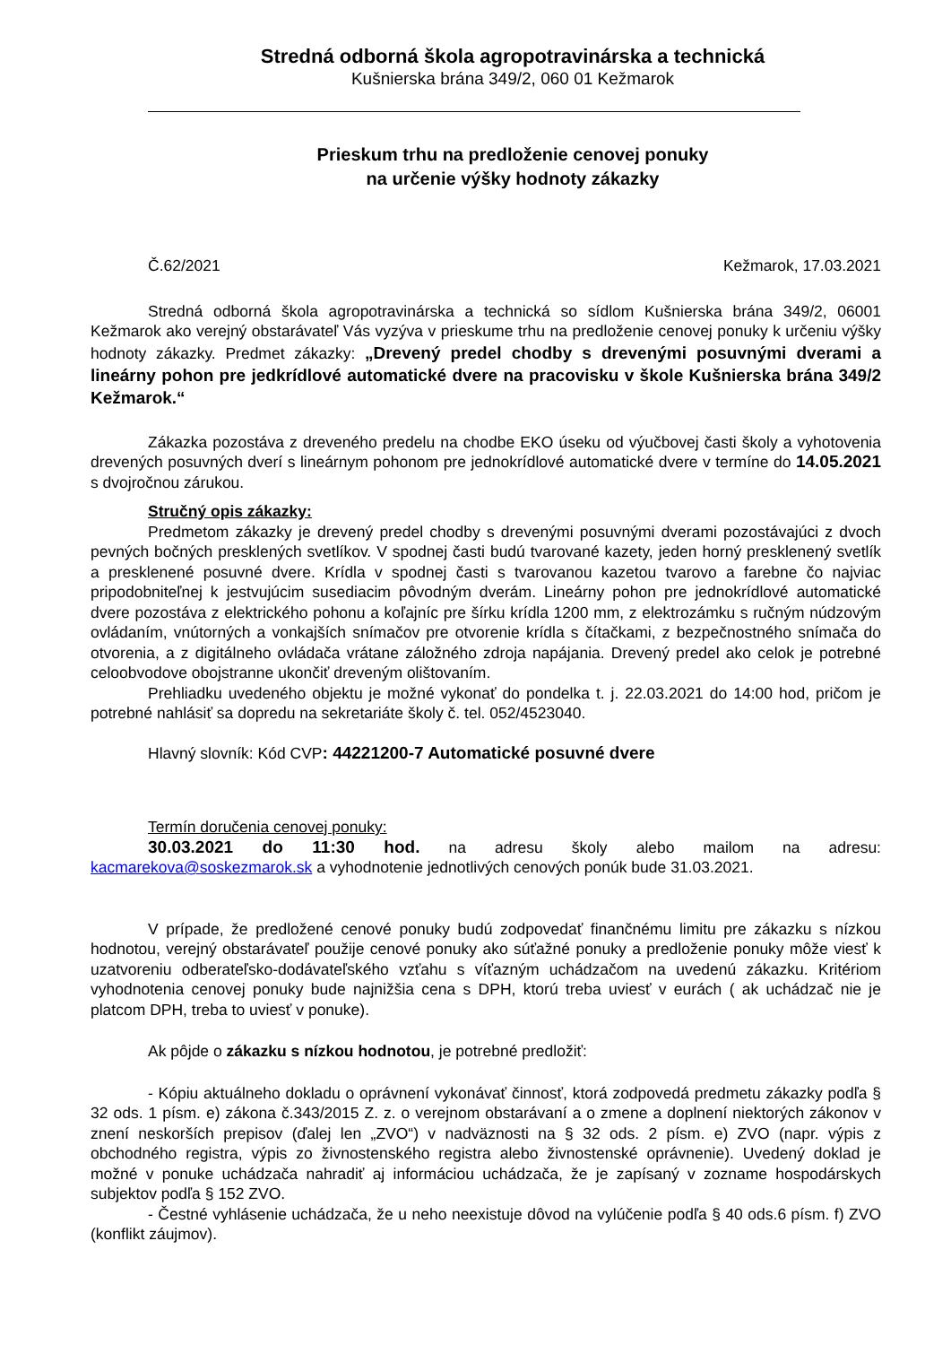Stredná odborná škola agropotravinárska a technická
Kušnierska brána 349/2, 060 01 Kežmarok
Prieskum trhu na predloženie cenovej ponuky
na určenie výšky hodnoty zákazky
Č.62/2021 Kežmarok, 17.03.2021
Stredná odborná škola agropotravinárska a technická so sídlom Kušnierska brána 349/2, 06001 Kežmarok ako verejný obstarávateľ Vás vyzýva v prieskume trhu na predloženie cenovej ponuky k určeniu výšky hodnoty zákazky. Predmet zákazky: „Drevený predel chodby s drevenými posuvnými dverami a lineárny pohon pre jedkrídlové automatické dvere na pracovisku v škole Kušnierska brána 349/2 Kežmarok.“
Zákazka pozostáva z dreveného predelu na chodbe EKO úseku od výučbovej časti školy a vyhotovenia drevených posuvných dverí s lineárnym pohonom pre jednokrídlové automatické dvere v termíne do 14.05.2021 s dvojročnou zárukou.
Stručný opis zákazky:
Predmetom zákazky je drevený predel chodby s drevenými posuvnými dverami pozostávajúci z dvoch pevných bočných presklených svetlíkov. V spodnej časti budú tvarované kazety, jeden horný presklenený svetlík a presklenené posuvné dvere. Krídla v spodnej časti s tvarovanou kazetou tvarovo a farebne čo najviac pripodobniteľnej k jestvujúcim susediacim pôvodným dverám. Lineárny pohon pre jednokrídlové automatické dvere pozostáva z elektrického pohonu a koľajníc pre šírku krídla 1200 mm, z elektrozámku s ručným núdzovým ovládaním, vnútorných a vonkajších snímačov pre otvorenie krídla s čítačkami, z bezpečnostného snímača do otvorenia, a z digitálneho ovládača vrátane záložného zdroja napájania. Drevený predel ako celok je potrebné celoobvodove obojstranne ukončiť dreveným olištovaním.
Prehliadku uvedeného objektu je možné vykonať do pondelka t. j. 22.03.2021 do 14:00 hod, pričom je potrebné nahlásiť sa dopredu na sekretariáte školy č. tel. 052/4523040.
Hlavný slovník: Kód CVP: 44221200-7 Automatické posuvné dvere
Termín doručenia cenovej ponuky:
30.03.2021 do 11:30 hod. na adresu školy alebo mailom na adresu:
kacmarekova@soskezmarok.sk a vyhodnotenie jednotlivých cenových ponúk bude 31.03.2021.
V prípade, že predložené cenové ponuky budú zodpovedať finančnému limitu pre zákazku s nízkou hodnotou, verejný obstarávateľ použije cenové ponuky ako súťažné ponuky a predloženie ponuky môže viesť k uzatvoreniu odberateľsko-dodávateľského vzťahu s víťazným uchádzačom na uvedenú zákazku. Kritériom vyhodnotenia cenovej ponuky bude najnižšia cena s DPH, ktorú treba uviesť v eurách ( ak uchádzač nie je platcom DPH, treba to uviesť v ponuke).
Ak pôjde o zákazku s nízkou hodnotou, je potrebné predložiť:
- Kópiu aktuálneho dokladu o oprávnení vykonávať činnosť, ktorá zodpovedá predmetu zákazky podľa § 32 ods. 1 písm. e) zákona č.343/2015 Z. z. o verejnom obstarávaní a o zmene a doplnení niektorých zákonov v znení neskorších prepisov (ďalej len „ZVO“) v nadväznosti na § 32 ods. 2 písm. e) ZVO (napr. výpis z obchodného registra, výpis zo živnostenského registra alebo živnostenské oprávnenie). Uvedený doklad je možné v ponuke uchádzača nahradiť aj informáciou uchádzača, že je zapísaný v zozname hospodárskych subjektov podľa § 152 ZVO.
- Čestné vyhlásenie uchádzača, že u neho neexistuje dôvod na vylúčenie podľa § 40 ods.6 písm. f) ZVO (konflikt záujmov).